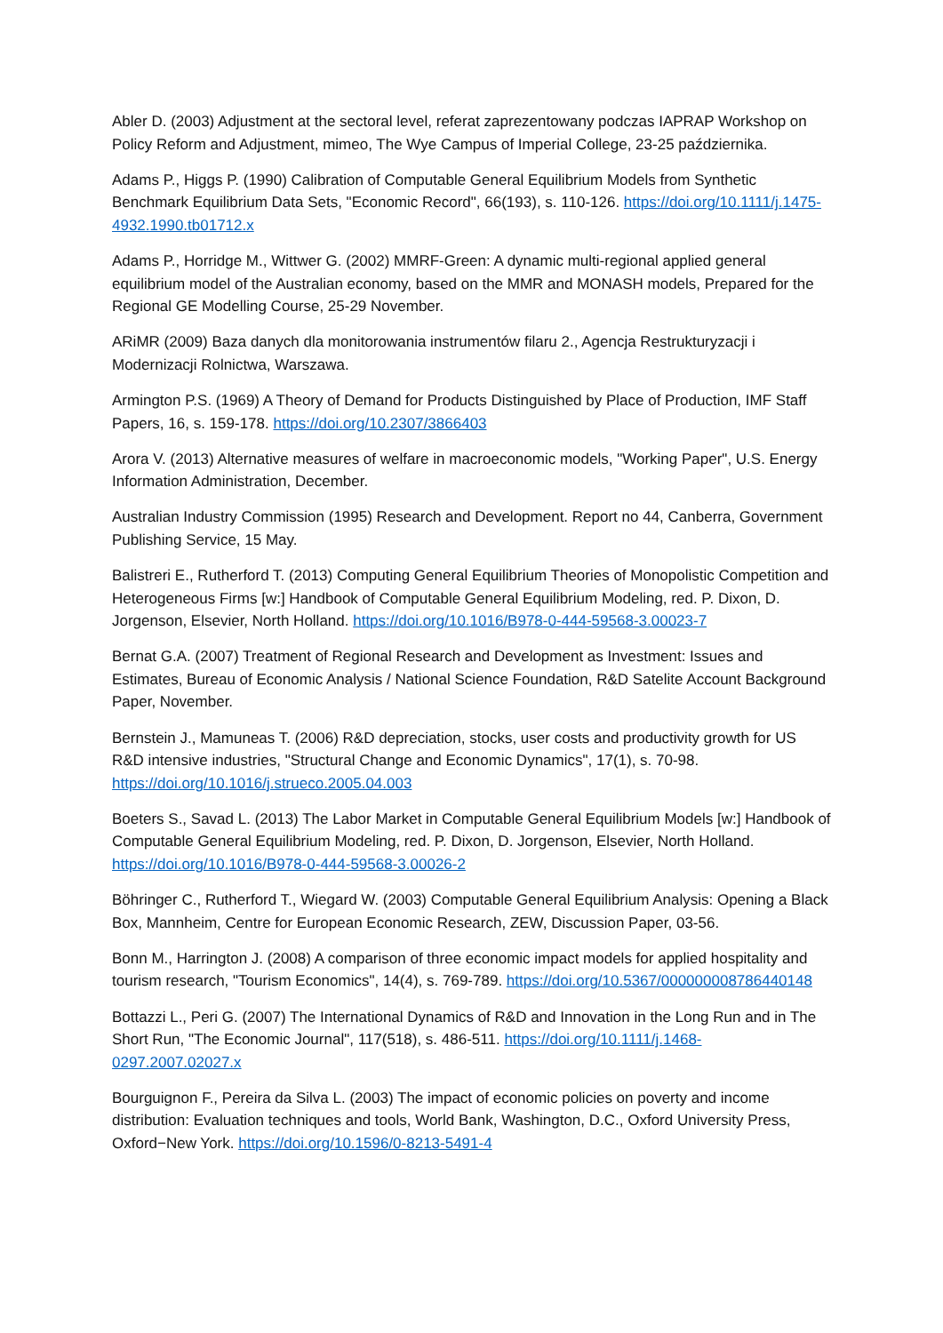Abler D. (2003) Adjustment at the sectoral level, referat zaprezentowany podczas IAPRAP Workshop on Policy Reform and Adjustment, mimeo, The Wye Campus of Imperial College, 23-25 października.
Adams P., Higgs P. (1990) Calibration of Computable General Equilibrium Models from Synthetic Benchmark Equilibrium Data Sets, "Economic Record", 66(193), s. 110-126. https://doi.org/10.1111/j.1475-4932.1990.tb01712.x
Adams P., Horridge M., Wittwer G. (2002) MMRF-Green: A dynamic multi-regional applied general equilibrium model of the Australian economy, based on the MMR and MONASH models, Prepared for the Regional GE Modelling Course, 25-29 November.
ARiMR (2009) Baza danych dla monitorowania instrumentów filaru 2., Agencja Restrukturyzacji i Modernizacji Rolnictwa, Warszawa.
Armington P.S. (1969) A Theory of Demand for Products Distinguished by Place of Production, IMF Staff Papers, 16, s. 159-178. https://doi.org/10.2307/3866403
Arora V. (2013) Alternative measures of welfare in macroeconomic models, "Working Paper", U.S. Energy Information Administration, December.
Australian Industry Commission (1995) Research and Development. Report no 44, Canberra, Government Publishing Service, 15 May.
Balistreri E., Rutherford T. (2013) Computing General Equilibrium Theories of Monopolistic Competition and Heterogeneous Firms [w:] Handbook of Computable General Equilibrium Modeling, red. P. Dixon, D. Jorgenson, Elsevier, North Holland. https://doi.org/10.1016/B978-0-444-59568-3.00023-7
Bernat G.A. (2007) Treatment of Regional Research and Development as Investment: Issues and Estimates, Bureau of Economic Analysis / National Science Foundation, R&D Satelite Account Background Paper, November.
Bernstein J., Mamuneas T. (2006) R&D depreciation, stocks, user costs and productivity growth for US R&D intensive industries, "Structural Change and Economic Dynamics", 17(1), s. 70-98. https://doi.org/10.1016/j.strueco.2005.04.003
Boeters S., Savad L. (2013) The Labor Market in Computable General Equilibrium Models [w:] Handbook of Computable General Equilibrium Modeling, red. P. Dixon, D. Jorgenson, Elsevier, North Holland. https://doi.org/10.1016/B978-0-444-59568-3.00026-2
Böhringer C., Rutherford T., Wiegard W. (2003) Computable General Equilibrium Analysis: Opening a Black Box, Mannheim, Centre for European Economic Research, ZEW, Discussion Paper, 03-56.
Bonn M., Harrington J. (2008) A comparison of three economic impact models for applied hospitality and tourism research, "Tourism Economics", 14(4), s. 769-789. https://doi.org/10.5367/000000008786440148
Bottazzi L., Peri G. (2007) The International Dynamics of R&D and Innovation in the Long Run and in The Short Run, "The Economic Journal", 117(518), s. 486-511. https://doi.org/10.1111/j.1468-0297.2007.02027.x
Bourguignon F., Pereira da Silva L. (2003) The impact of economic policies on poverty and income distribution: Evaluation techniques and tools, World Bank, Washington, D.C., Oxford University Press, Oxford−New York. https://doi.org/10.1596/0-8213-5491-4